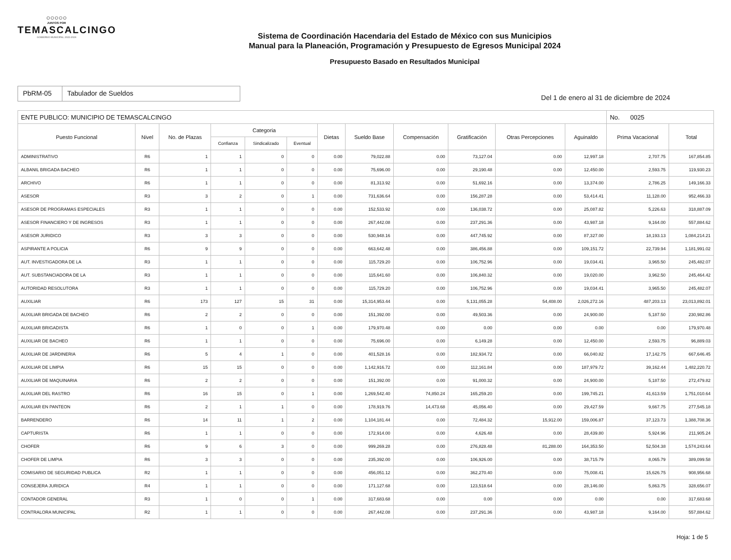○○○○○
JUNTOS POR
TEMASCALCINGO
GOBIERNO MUNICIPAL 2022-2024
Sistema de Coordinación Hacendaria del Estado de México con sus Municipios
Manual para la Planeación, Programación y Presupuesto de Egresos Municipal 2024
Presupuesto Basado en Resultados Municipal
PbRM-05 Tabulador de Sueldos
Del 1 de enero al 31 de diciembre de 2024
| ENTE PUBLICO: MUNICIPIO DE TEMASCALCINGO | | | | | | | | | | | | No. 0025 | |
| --- | --- | --- | --- | --- | --- | --- | --- | --- | --- | --- | --- | --- | --- |
| Puesto Funcional | Nivel | No. de Plazas | Categoria | | | Dietas | Sueldo Base | Compensación | Gratificación | Otras Percepciones | Aguinaldo | Prima Vacacional | Total |
| | | | Confianza | Sindicalizado | Eventual | | | | | | | | |
| ADMINISTRATIVO | R6 | 1 | 1 | 0 | 0 | 0.00 | 79,022.88 | 0.00 | 73,127.04 | 0.00 | 12,997.18 | 2,707.75 | 167,854.85 |
| ALBANIL BRIGADA BACHEO | R6 | 1 | 1 | 0 | 0 | 0.00 | 75,696.00 | 0.00 | 29,190.48 | 0.00 | 12,450.00 | 2,593.75 | 119,930.23 |
| ARCHIVO | R6 | 1 | 1 | 0 | 0 | 0.00 | 81,313.92 | 0.00 | 51,692.16 | 0.00 | 13,374.00 | 2,786.25 | 149,166.33 |
| ASESOR | R3 | 3 | 2 | 0 | 1 | 0.00 | 731,636.64 | 0.00 | 156,287.28 | 0.00 | 53,414.41 | 11,128.00 | 952,466.33 |
| ASESOR DE PROGRAMAS ESPECIALES | R3 | 1 | 1 | 0 | 0 | 0.00 | 152,533.92 | 0.00 | 136,038.72 | 0.00 | 25,087.82 | 5,226.63 | 318,887.09 |
| ASESOR FINANCIERO Y DE INGRESOS | R3 | 1 | 1 | 0 | 0 | 0.00 | 267,442.08 | 0.00 | 237,291.36 | 0.00 | 43,987.18 | 9,164.00 | 557,884.62 |
| ASESOR JURIDICO | R3 | 3 | 3 | 0 | 0 | 0.00 | 530,948.16 | 0.00 | 447,745.92 | 0.00 | 87,327.00 | 18,193.13 | 1,084,214.21 |
| ASPIRANTE A POLICIA | R6 | 9 | 9 | 0 | 0 | 0.00 | 663,642.48 | 0.00 | 386,456.88 | 0.00 | 109,151.72 | 22,739.94 | 1,181,991.02 |
| AUT. INVESTIGADORA DE LA | R3 | 1 | 1 | 0 | 0 | 0.00 | 115,729.20 | 0.00 | 106,752.96 | 0.00 | 19,034.41 | 3,965.50 | 245,482.07 |
| AUT. SUBSTANCIADORA DE LA | R3 | 1 | 1 | 0 | 0 | 0.00 | 115,641.60 | 0.00 | 106,840.32 | 0.00 | 19,020.00 | 3,962.50 | 245,464.42 |
| AUTORIDAD RESOLUTORA | R3 | 1 | 1 | 0 | 0 | 0.00 | 115,729.20 | 0.00 | 106,752.96 | 0.00 | 19,034.41 | 3,965.50 | 245,482.07 |
| AUXILIAR | R6 | 173 | 127 | 15 | 31 | 0.00 | 15,314,953.44 | 0.00 | 5,131,055.28 | 54,408.00 | 2,026,272.16 | 487,203.13 | 23,013,892.01 |
| AUXILIAR BRIGADA DE BACHEO | R6 | 2 | 2 | 0 | 0 | 0.00 | 151,392.00 | 0.00 | 49,503.36 | 0.00 | 24,900.00 | 5,187.50 | 230,982.86 |
| AUXILIAR BRIGADISTA | R6 | 1 | 0 | 0 | 1 | 0.00 | 179,970.48 | 0.00 | 0.00 | 0.00 | 0.00 | 0.00 | 179,970.48 |
| AUXILIAR DE BACHEO | R6 | 1 | 1 | 0 | 0 | 0.00 | 75,696.00 | 0.00 | 6,149.28 | 0.00 | 12,450.00 | 2,593.75 | 96,889.03 |
| AUXILIAR DE JARDINERIA | R6 | 5 | 4 | 1 | 0 | 0.00 | 401,528.16 | 0.00 | 182,934.72 | 0.00 | 66,040.82 | 17,142.75 | 667,646.45 |
| AUXILIAR DE LIMPIA | R6 | 15 | 15 | 0 | 0 | 0.00 | 1,142,916.72 | 0.00 | 112,161.84 | 0.00 | 187,979.72 | 39,162.44 | 1,482,220.72 |
| AUXILIAR DE MAQUINARIA | R6 | 2 | 2 | 0 | 0 | 0.00 | 151,392.00 | 0.00 | 91,000.32 | 0.00 | 24,900.00 | 5,187.50 | 272,479.82 |
| AUXILIAR DEL RASTRO | R6 | 16 | 15 | 0 | 1 | 0.00 | 1,269,542.40 | 74,850.24 | 165,259.20 | 0.00 | 199,745.21 | 41,613.59 | 1,751,010.64 |
| AUXILIAR EN PANTEON | R6 | 2 | 1 | 1 | 0 | 0.00 | 178,919.76 | 14,473.68 | 45,056.40 | 0.00 | 29,427.59 | 9,667.75 | 277,545.18 |
| BARRENDERO | R6 | 14 | 11 | 1 | 2 | 0.00 | 1,104,181.44 | 0.00 | 72,484.32 | 15,912.00 | 159,006.87 | 37,123.73 | 1,388,708.36 |
| CAPTURISTA | R6 | 1 | 1 | 0 | 0 | 0.00 | 172,914.00 | 0.00 | 4,626.48 | 0.00 | 28,439.80 | 5,924.96 | 211,905.24 |
| CHOFER | R6 | 9 | 6 | 3 | 0 | 0.00 | 999,269.28 | 0.00 | 276,828.48 | 81,288.00 | 164,353.50 | 52,504.38 | 1,574,243.64 |
| CHOFER DE LIMPIA | R6 | 3 | 3 | 0 | 0 | 0.00 | 235,392.00 | 0.00 | 106,926.00 | 0.00 | 38,715.79 | 8,065.79 | 389,099.58 |
| COMISARIO DE SEGURIDAD PUBLICA | R2 | 1 | 1 | 0 | 0 | 0.00 | 456,051.12 | 0.00 | 362,270.40 | 0.00 | 75,008.41 | 15,626.75 | 908,956.68 |
| CONSEJERA JURIDICA | R4 | 1 | 1 | 0 | 0 | 0.00 | 171,127.68 | 0.00 | 123,518.64 | 0.00 | 28,146.00 | 5,863.75 | 328,656.07 |
| CONTADOR GENERAL | R3 | 1 | 0 | 0 | 1 | 0.00 | 317,683.68 | 0.00 | 0.00 | 0.00 | 0.00 | 0.00 | 317,683.68 |
| CONTRALORA MUNICIPAL | R2 | 1 | 1 | 0 | 0 | 0.00 | 267,442.08 | 0.00 | 237,291.36 | 0.00 | 43,987.18 | 9,164.00 | 557,884.62 |
Hoja: 1 de 5